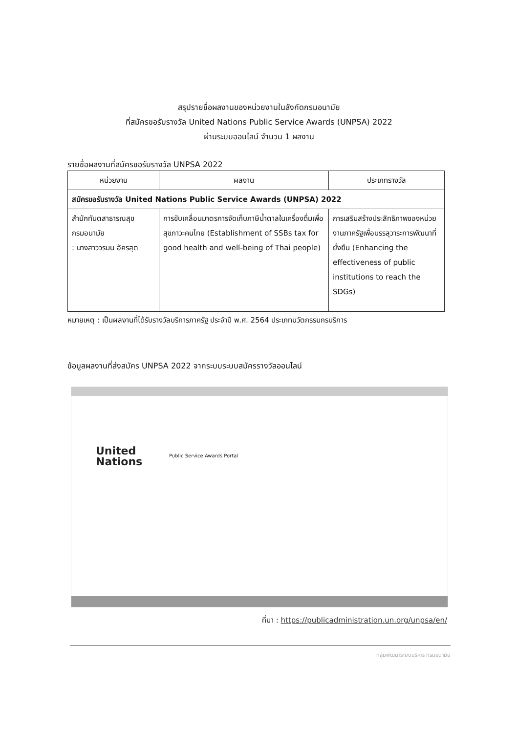สรุปรายชื่อผลงานของหน่วยงานในสังกัดกรมอนามัย
ที่สมัครขอรับรางวัล United Nations Public Service Awards (UNPSA) 2022
ผ่านระบบออนไลน์ จำนวน 1 ผลงาน
รายชื่อผลงานที่สมัครขอรับรางวัล UNPSA 2022
| หน่วยงาน | ผลงาน | ประเภทรางวัล |
| --- | --- | --- |
| สมัครขอรับรางวัล United Nations Public Service Awards (UNPSA) 2022 | | |
| สำนักทันตสาธารณสุข กรมอนามัย : นางสาววรมน อัครสุต | การขับเคลื่อนมาตรการจัดเก็บภาษีน้ำตาลในเครื่องดื่มเพื่อสุขภาวะคนไทย (Establishment of SSBs tax for good health and well-being of Thai people) | การเสริมสร้างประสิทธิภาพของหน่วยงานภาครัฐเพื่อบรรลุวาระการพัฒนาที่ยั่งยืน (Enhancing the effectiveness of public institutions to reach the SDGs) |
หมายเหตุ : เป็นผลงานที่ได้รับรางวัลบริการภาครัฐ ประจำปี พ.ศ. 2564 ประเภทนวัตกรรมกรบริการ
ข้อมูลผลงานที่ส่งสมัคร UNPSA 2022 จากระบบระบบสมัครรางวัลออนไลน์
United
Nations
Public Service Awards Portal
ที่มา : https://publicadministration.un.org/unpsa/en/
กลุ่มพัฒนาระบบบริหาร กรมอนามัย